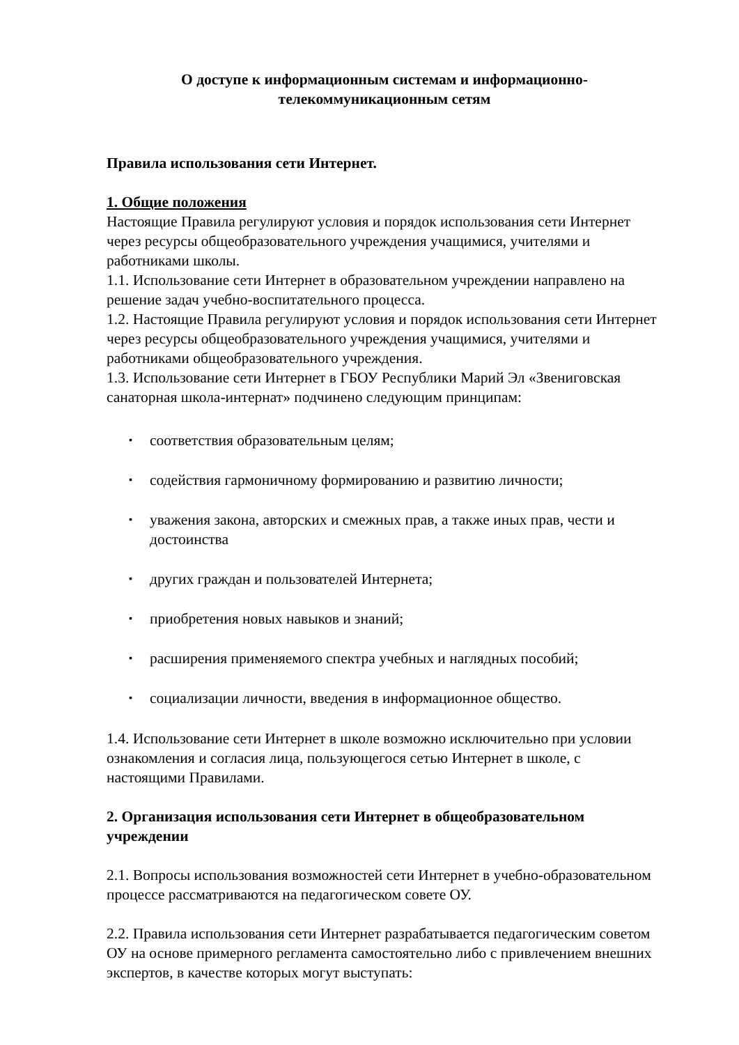О доступе к информационным системам и информационно-телекоммуникационным сетям
Правила использования сети Интернет.
1. Общие положения
Настоящие Правила регулируют условия и порядок использования сети Интернет через ресурсы общеобразовательного учреждения учащимися, учителями и работниками школы.
1.1. Использование сети Интернет в образовательном учреждении направлено на решение задач учебно-воспитательного процесса.
1.2. Настоящие Правила регулируют условия и порядок использования сети Интернет через ресурсы общеобразовательного учреждения учащимися, учителями и работниками общеобразовательного учреждения.
1.3. Использование сети Интернет в ГБОУ Республики Марий Эл «Звениговская санаторная школа-интернат» подчинено следующим принципам:
▪ соответствия образовательным целям;
▪ содействия гармоничному формированию и развитию личности;
▪ уважения закона, авторских и смежных прав, а также иных прав, чести и достоинства
▪ других граждан и пользователей Интернета;
▪ приобретения новых навыков и знаний;
▪ расширения применяемого спектра учебных и наглядных пособий;
▪ социализации личности, введения в информационное общество.
1.4. Использование сети Интернет в школе возможно исключительно при условии ознакомления и согласия лица, пользующегося сетью Интернет в школе, с настоящими Правилами.
2. Организация использования сети Интернет в общеобразовательном учреждении
2.1. Вопросы использования возможностей сети Интернет в учебно-образовательном процессе рассматриваются на педагогическом совете ОУ.
2.2. Правила использования сети Интернет разрабатывается педагогическим советом ОУ на основе примерного регламента самостоятельно либо с привлечением внешних экспертов, в качестве которых могут выступать: